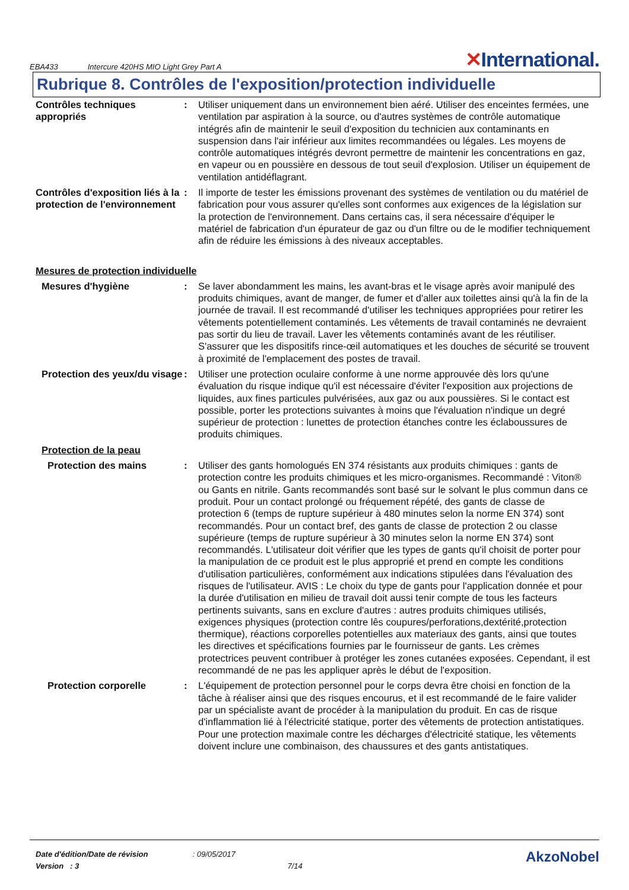EBA433 Intercure 420HS MIO Light Grey Part A
✕International.
Rubrique 8. Contrôles de l'exposition/protection individuelle
Contrôles techniques appropriés
: Utiliser uniquement dans un environnement bien aéré. Utiliser des enceintes fermées, une ventilation par aspiration à la source, ou d'autres systèmes de contrôle automatique intégrés afin de maintenir le seuil d'exposition du technicien aux contaminants en suspension dans l'air inférieur aux limites recommandées ou légales. Les moyens de contrôle automatiques intégrés devront permettre de maintenir les concentrations en gaz, en vapeur ou en poussière en dessous de tout seuil d'explosion. Utiliser un équipement de ventilation antidéflagrant.
Contrôles d'exposition liés à la protection de l'environnement
: Il importe de tester les émissions provenant des systèmes de ventilation ou du matériel de fabrication pour vous assurer qu'elles sont conformes aux exigences de la législation sur la protection de l'environnement. Dans certains cas, il sera nécessaire d'équiper le matériel de fabrication d'un épurateur de gaz ou d'un filtre ou de le modifier techniquement afin de réduire les émissions à des niveaux acceptables.
Mesures de protection individuelle
Mesures d'hygiène : Se laver abondamment les mains, les avant-bras et le visage après avoir manipulé des produits chimiques, avant de manger, de fumer et d'aller aux toilettes ainsi qu'à la fin de la journée de travail. Il est recommandé d'utiliser les techniques appropriées pour retirer les vêtements potentiellement contaminés. Les vêtements de travail contaminés ne devraient pas sortir du lieu de travail. Laver les vêtements contaminés avant de les réutiliser. S'assurer que les dispositifs rince-œil automatiques et les douches de sécurité se trouvent à proximité de l'emplacement des postes de travail.
Protection des yeux/du visage
: Utiliser une protection oculaire conforme à une norme approuvée dès lors qu'une évaluation du risque indique qu'il est nécessaire d'éviter l'exposition aux projections de liquides, aux fines particules pulvérisées, aux gaz ou aux poussières. Si le contact est possible, porter les protections suivantes à moins que l'évaluation n'indique un degré supérieur de protection : lunettes de protection étanches contre les éclaboussures de produits chimiques.
Protection de la peau
Protection des mains : Utiliser des gants homologués EN 374 résistants aux produits chimiques : gants de protection contre les produits chimiques et les micro-organismes. Recommandé : Viton® ou Gants en nitrile. Gants recommandés sont basé sur le solvant le plus commun dans ce produit. Pour un contact prolongé ou fréquement répété, des gants de classe de protection 6 (temps de rupture supérieur à 480 minutes selon la norme EN 374) sont recommandés. Pour un contact bref, des gants de classe de protection 2 ou classe supérieure (temps de rupture supérieur à 30 minutes selon la norme EN 374) sont recommandés. L'utilisateur doit vérifier que les types de gants qu'il choisit de porter pour la manipulation de ce produit est le plus approprié et prend en compte les conditions d'utilisation particulières, conformément aux indications stipulées dans l'évaluation des risques de l'utilisateur. AVIS : Le choix du type de gants pour l'application donnée et pour la durée d'utilisation en milieu de travail doit aussi tenir compte de tous les facteurs pertinents suivants, sans en exclure d'autres : autres produits chimiques utilisés, exigences physiques (protection contre lês coupures/perforations,dextérité,protection thermique), réactions corporelles potentielles aux materiaux des gants, ainsi que toutes les directives et spécifications fournies par le fournisseur de gants. Les crèmes protectrices peuvent contribuer à protéger les zones cutanées exposées. Cependant, il est recommandé de ne pas les appliquer après le début de l'exposition.
Protection corporelle : L'équipement de protection personnel pour le corps devra être choisi en fonction de la tâche à réaliser ainsi que des risques encourus, et il est recommandé de le faire valider par un spécialiste avant de procéder à la manipulation du produit. En cas de risque d'inflammation lié à l'électricité statique, porter des vêtements de protection antistatiques. Pour une protection maximale contre les décharges d'électricité statique, les vêtements doivent inclure une combinaison, des chaussures et des gants antistatiques.
Date d'édition/Date de révision
Version : 3
: 09/05/2017
7/14
AkzoNobel